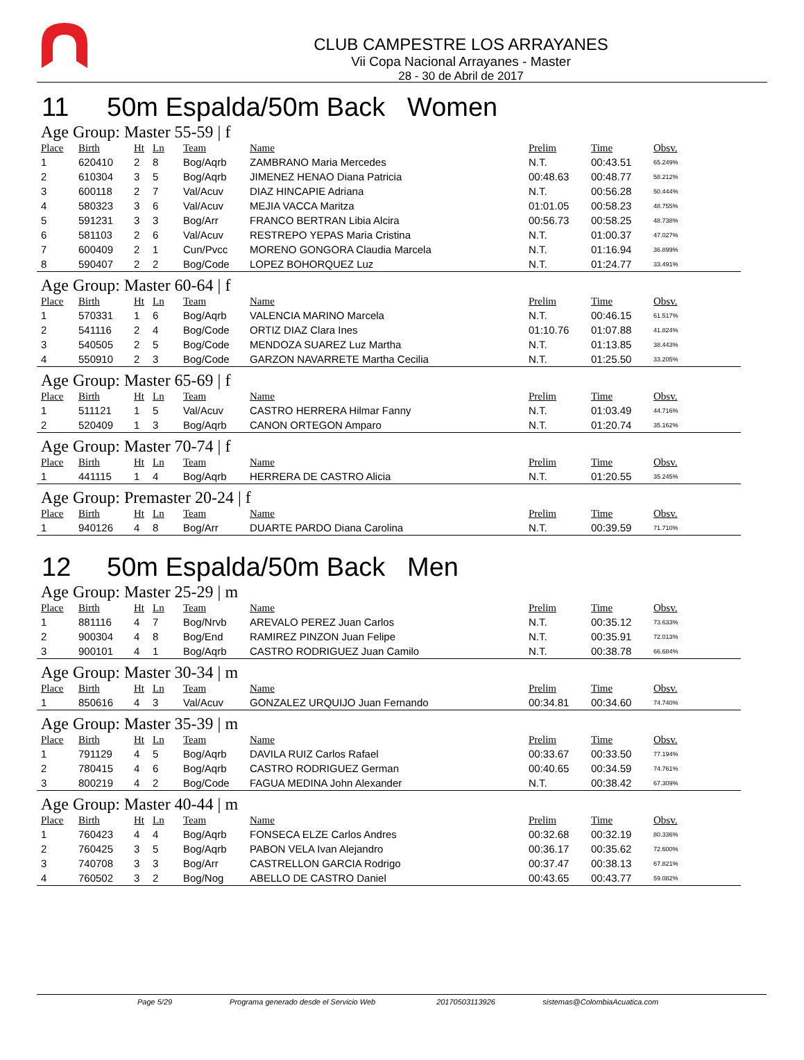CLUB CAMPESTRE LOS ARRAYANES
Vii Copa Nacional Arrayanes - Master
28 - 30 de Abril de 2017
11 50m Espalda/50m Back Women
Age Group: Master 55-59 | f
| Place | Birth | Ht | Ln | Team | Name | Prelim | Time | Obsv. |
| --- | --- | --- | --- | --- | --- | --- | --- | --- |
| 1 | 620410 | 2 | 8 | Bog/Aqrb | ZAMBRANO Maria Mercedes | N.T. | 00:43.51 | 65.249% |
| 2 | 610304 | 3 | 5 | Bog/Aqrb | JIMENEZ HENAO Diana Patricia | 00:48.63 | 00:48.77 | 58.212% |
| 3 | 600118 | 2 | 7 | Val/Acuv | DIAZ HINCAPIE Adriana | N.T. | 00:56.28 | 50.444% |
| 4 | 580323 | 3 | 6 | Val/Acuv | MEJIA VACCA Maritza | 01:01.05 | 00:58.23 | 48.755% |
| 5 | 591231 | 3 | 3 | Bog/Arr | FRANCO BERTRAN Libia Alcira | 00:56.73 | 00:58.25 | 48.738% |
| 6 | 581103 | 2 | 6 | Val/Acuv | RESTREPO YEPAS Maria Cristina | N.T. | 01:00.37 | 47.027% |
| 7 | 600409 | 2 | 1 | Cun/Pvcc | MORENO GONGORA Claudia Marcela | N.T. | 01:16.94 | 36.899% |
| 8 | 590407 | 2 | 2 | Bog/Code | LOPEZ BOHORQUEZ Luz | N.T. | 01:24.77 | 33.491% |
Age Group: Master 60-64 | f
| Place | Birth | Ht | Ln | Team | Name | Prelim | Time | Obsv. |
| --- | --- | --- | --- | --- | --- | --- | --- | --- |
| 1 | 570331 | 1 | 6 | Bog/Aqrb | VALENCIA MARINO Marcela | N.T. | 00:46.15 | 61.517% |
| 2 | 541116 | 2 | 4 | Bog/Code | ORTIZ DIAZ Clara Ines | 01:10.76 | 01:07.88 | 41.824% |
| 3 | 540505 | 2 | 5 | Bog/Code | MENDOZA SUAREZ Luz Martha | N.T. | 01:13.85 | 38.443% |
| 4 | 550910 | 2 | 3 | Bog/Code | GARZON NAVARRETE Martha Cecilia | N.T. | 01:25.50 | 33.205% |
Age Group: Master 65-69 | f
| Place | Birth | Ht | Ln | Team | Name | Prelim | Time | Obsv. |
| --- | --- | --- | --- | --- | --- | --- | --- | --- |
| 1 | 511121 | 1 | 5 | Val/Acuv | CASTRO HERRERA Hilmar Fanny | N.T. | 01:03.49 | 44.716% |
| 2 | 520409 | 1 | 3 | Bog/Aqrb | CANON ORTEGON Amparo | N.T. | 01:20.74 | 35.162% |
Age Group: Master 70-74 | f
| Place | Birth | Ht | Ln | Team | Name | Prelim | Time | Obsv. |
| --- | --- | --- | --- | --- | --- | --- | --- | --- |
| 1 | 441115 | 1 | 4 | Bog/Aqrb | HERRERA DE CASTRO Alicia | N.T. | 01:20.55 | 35.245% |
Age Group: Premaster 20-24 | f
| Place | Birth | Ht | Ln | Team | Name | Prelim | Time | Obsv. |
| --- | --- | --- | --- | --- | --- | --- | --- | --- |
| 1 | 940126 | 4 | 8 | Bog/Arr | DUARTE PARDO Diana Carolina | N.T. | 00:39.59 | 71.710% |
12 50m Espalda/50m Back Men
Age Group: Master 25-29 | m
| Place | Birth | Ht | Ln | Team | Name | Prelim | Time | Obsv. |
| --- | --- | --- | --- | --- | --- | --- | --- | --- |
| 1 | 881116 | 4 | 7 | Bog/Nrvb | AREVALO PEREZ Juan Carlos | N.T. | 00:35.12 | 73.633% |
| 2 | 900304 | 4 | 8 | Bog/End | RAMIREZ PINZON Juan Felipe | N.T. | 00:35.91 | 72.013% |
| 3 | 900101 | 4 | 1 | Bog/Aqrb | CASTRO RODRIGUEZ Juan Camilo | N.T. | 00:38.78 | 66.684% |
Age Group: Master 30-34 | m
| Place | Birth | Ht | Ln | Team | Name | Prelim | Time | Obsv. |
| --- | --- | --- | --- | --- | --- | --- | --- | --- |
| 1 | 850616 | 4 | 3 | Val/Acuv | GONZALEZ URQUIJO Juan Fernando | 00:34.81 | 00:34.60 | 74.740% |
Age Group: Master 35-39 | m
| Place | Birth | Ht | Ln | Team | Name | Prelim | Time | Obsv. |
| --- | --- | --- | --- | --- | --- | --- | --- | --- |
| 1 | 791129 | 4 | 5 | Bog/Aqrb | DAVILA RUIZ Carlos Rafael | 00:33.67 | 00:33.50 | 77.194% |
| 2 | 780415 | 4 | 6 | Bog/Aqrb | CASTRO RODRIGUEZ German | 00:40.65 | 00:34.59 | 74.761% |
| 3 | 800219 | 4 | 2 | Bog/Code | FAGUA MEDINA John Alexander | N.T. | 00:38.42 | 67.309% |
Age Group: Master 40-44 | m
| Place | Birth | Ht | Ln | Team | Name | Prelim | Time | Obsv. |
| --- | --- | --- | --- | --- | --- | --- | --- | --- |
| 1 | 760423 | 4 | 4 | Bog/Aqrb | FONSECA ELZE Carlos Andres | 00:32.68 | 00:32.19 | 80.336% |
| 2 | 760425 | 3 | 5 | Bog/Aqrb | PABON VELA Ivan Alejandro | 00:36.17 | 00:35.62 | 72.600% |
| 3 | 740708 | 3 | 3 | Bog/Arr | CASTRELLON GARCIA Rodrigo | 00:37.47 | 00:38.13 | 67.821% |
| 4 | 760502 | 3 | 2 | Bog/Nog | ABELLO DE CASTRO Daniel | 00:43.65 | 00:43.77 | 59.082% |
Page 5/29 Programa generado desde el Servicio Web 20170503113926 sistemas@ColombiaAcuatica.com